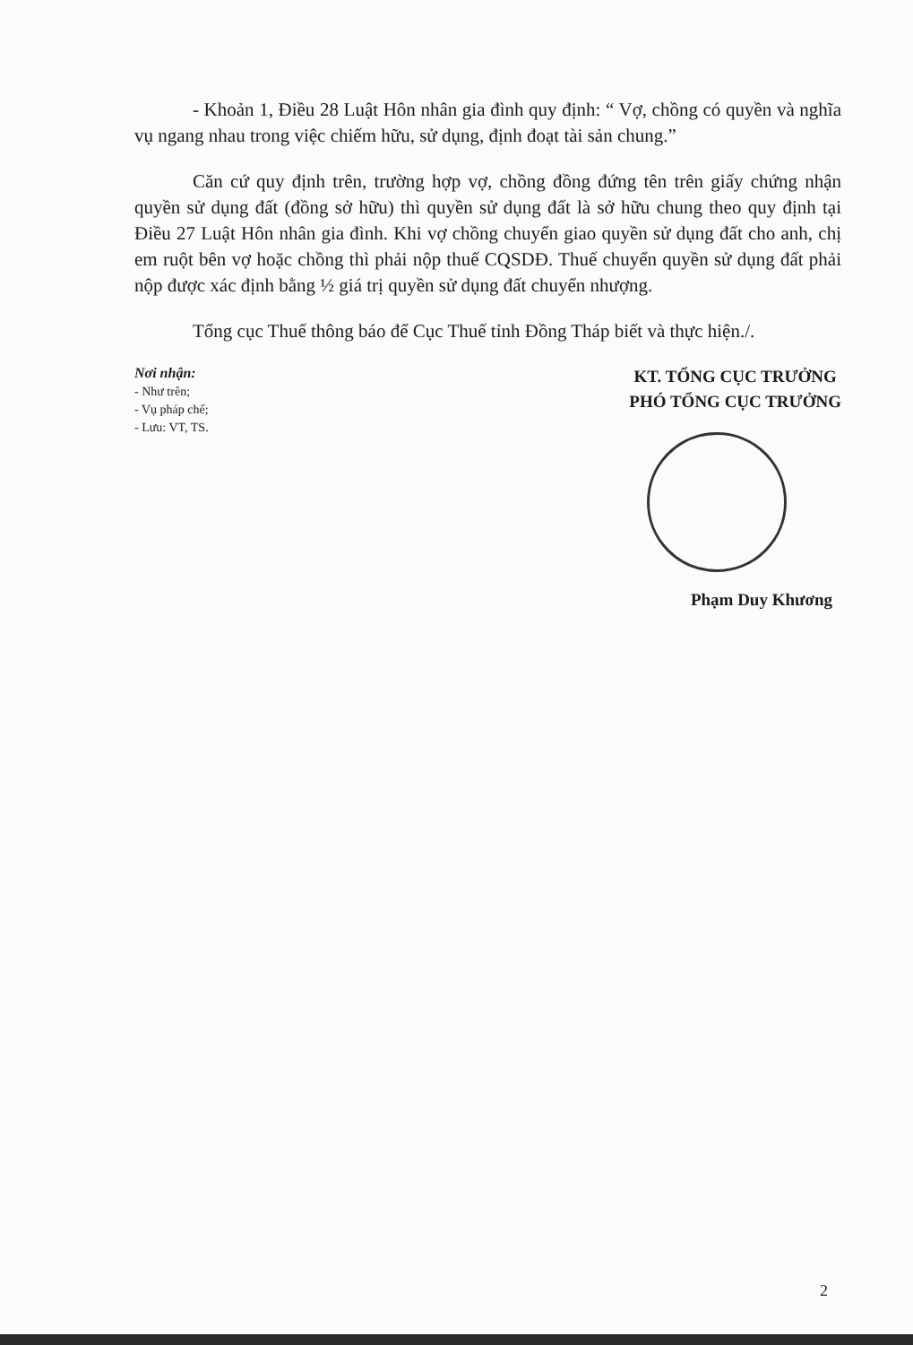- Khoản 1, Điều 28 Luật Hôn nhân gia đình quy định: “ Vợ, chồng có quyền và nghĩa vụ ngang nhau trong việc chiếm hữu, sử dụng, định đoạt tài sản chung.”
Căn cứ quy định trên, trường hợp vợ, chồng đồng đứng tên trên giấy chứng nhận quyền sử dụng đất (đồng sở hữu) thì quyền sử dụng đất là sở hữu chung theo quy định tại Điều 27 Luật Hôn nhân gia đình. Khi vợ chồng chuyển giao quyền sử dụng đất cho anh, chị em ruột bên vợ hoặc chồng thì phải nộp thuế CQSDĐ. Thuế chuyển quyền sử dụng đất phải nộp được xác định bằng ½ giá trị quyền sử dụng đất chuyển nhượng.
Tổng cục Thuế thông báo để Cục Thuế tỉnh Đồng Tháp biết và thực hiện./.
Nơi nhận:
- Như trên;
- Vụ pháp chế;
- Lưu: VT, TS.
KT. TỔNG CỤC TRƯỞNG
PHÓ TỔNG CỤC TRƯỞNG
Phạm Duy Khương
2